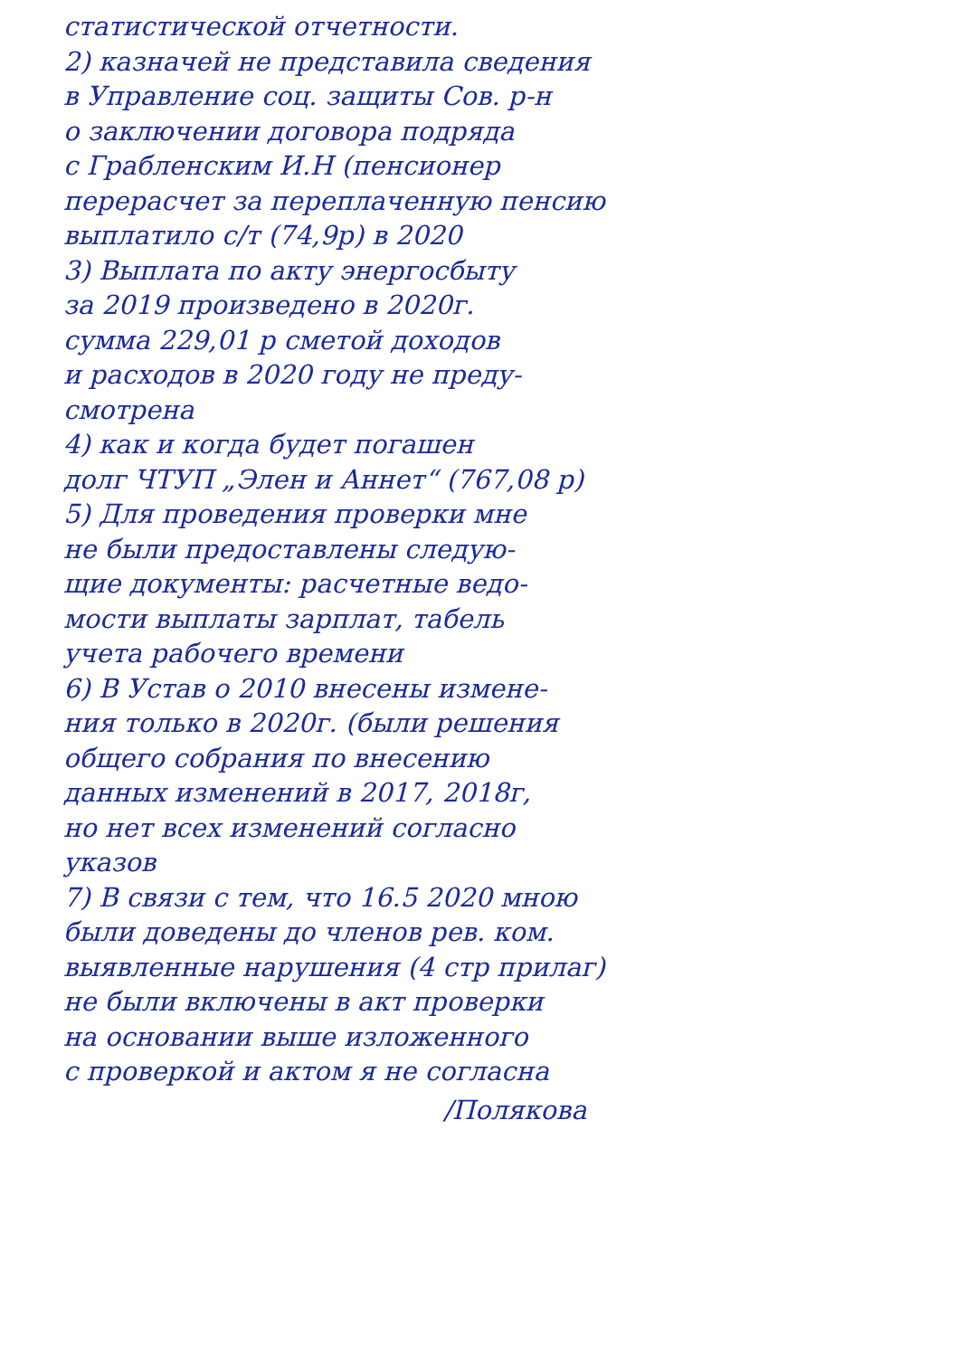статистической отчетности.
2) казначей не представила сведения
в Управление соц. защиты Сов. р-н
о заключении договора подряда
с Грабленским И.Н (пенсионер
перерасчет за переплаченную пенсию
выплатило с/т (74,9р) в 2020
3) Выплата по акту энергосбыту
за 2019 произведено в 2020г.
сумма 229,01 р сметой доходов
и расходов в 2020 году не преду-
смотрена
4) как и когда будет погашен
долг ЧТУП „Элен и Аннет“ (767,08 р)
5) Для проведения проверки мне
не были предоставлены следую-
щие документы: расчетные ведо-
мости выплаты зарплат, табель
учета рабочего времени
6) В Устав о 2010 внесены измене-
ния только в 2020г. (были решения
общего собрания по внесению
данных изменений в 2017, 2018г,
но нет всех изменений согласно
указов
7) В связи с тем, что 16.5 2020 мною
были доведены до членов рев. ком.
выявленные нарушения (4 стр прилаг)
не были включены в акт проверки
на основании выше изложенного
с проверкой и актом я не согласна
/Полякова